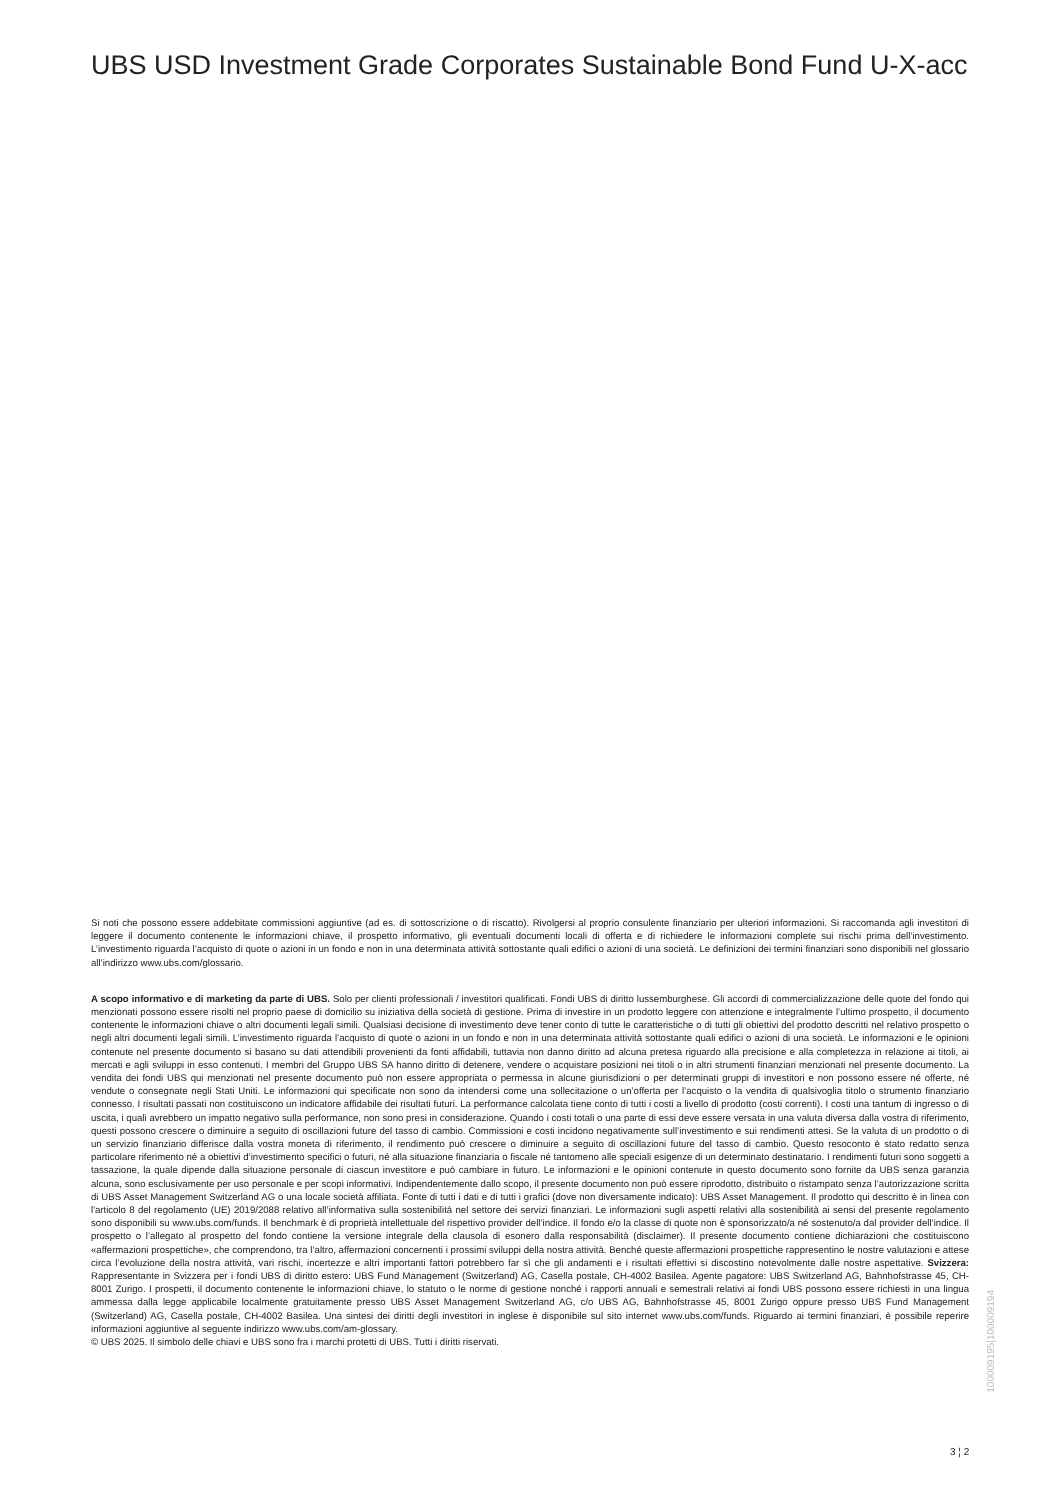UBS USD Investment Grade Corporates Sustainable Bond Fund U-X-acc
Si noti che possono essere addebitate commissioni aggiuntive (ad es. di sottoscrizione o di riscatto). Rivolgersi al proprio consulente finanziario per ulteriori informazioni. Si raccomanda agli investitori di leggere il documento contenente le informazioni chiave, il prospetto informativo, gli eventuali documenti locali di offerta e di richiedere le informazioni complete sui rischi prima dell’investimento. L’investimento riguarda l’acquisto di quote o azioni in un fondo e non in una determinata attività sottostante quali edifici o azioni di una società. Le definizioni dei termini finanziari sono disponibili nel glossario all’indirizzo www.ubs.com/glossario.
A scopo informativo e di marketing da parte di UBS. Solo per clienti professionali / investitori qualificati. Fondi UBS di diritto lussemburghese. Gli accordi di commercializzazione delle quote del fondo qui menzionati possono essere risolti nel proprio paese di domicilio su iniziativa della società di gestione. Prima di investire in un prodotto leggere con attenzione e integralmente l’ultimo prospetto, il documento contenente le informazioni chiave o altri documenti legali simili. Qualsiasi decisione di investimento deve tener conto di tutte le caratteristiche o di tutti gli obiettivi del prodotto descritti nel relativo prospetto o negli altri documenti legali simili. L’investimento riguarda l’acquisto di quote o azioni in un fondo e non in una determinata attività sottostante quali edifici o azioni di una società. Le informazioni e le opinioni contenute nel presente documento si basano su dati attendibili provenienti da fonti affidabili, tuttavia non danno diritto ad alcuna pretesa riguardo alla precisione e alla completezza in relazione ai titoli, ai mercati e agli sviluppi in esso contenuti. I membri del Gruppo UBS SA hanno diritto di detenere, vendere o acquistare posizioni nei titoli o in altri strumenti finanziari menzionati nel presente documento. La vendita dei fondi UBS qui menzionati nel presente documento può non essere appropriata o permessa in alcune giurisdizioni o per determinati gruppi di investitori e non possono essere né offerte, né vendute o consegnate negli Stati Uniti. Le informazioni qui specificate non sono da intendersi come una sollecitazione o un’offerta per l’acquisto o la vendita di qualsivoglia titolo o strumento finanziario connesso. I risultati passati non costituiscono un indicatore affidabile dei risultati futuri. La performance calcolata tiene conto di tutti i costi a livello di prodotto (costi correnti). I costi una tantum di ingresso o di uscita, i quali avrebbero un impatto negativo sulla performance, non sono presi in considerazione. Quando i costi totali o una parte di essi deve essere versata in una valuta diversa dalla vostra di riferimento, questi possono crescere o diminuire a seguito di oscillazioni future del tasso di cambio. Commissioni e costi incidono negativamente sull’investimento e sui rendimenti attesi. Se la valuta di un prodotto o di un servizio finanziario differisce dalla vostra moneta di riferimento, il rendimento può crescere o diminuire a seguito di oscillazioni future del tasso di cambio. Questo resoconto è stato redatto senza particolare riferimento né a obiettivi d’investimento specifici o futuri, né alla situazione finanziaria o fiscale né tantomeno alle speciali esigenze di un determinato destinatario. I rendimenti futuri sono soggetti a tassazione, la quale dipende dalla situazione personale di ciascun investitore e può cambiare in futuro. Le informazioni e le opinioni contenute in questo documento sono fornite da UBS senza garanzia alcuna, sono esclusivamente per uso personale e per scopi informativi. Indipendentemente dallo scopo, il presente documento non può essere riprodotto, distribuito o ristampato senza l’autorizzazione scritta di UBS Asset Management Switzerland AG o una locale società affiliata. Fonte di tutti i dati e di tutti i grafici (dove non diversamente indicato): UBS Asset Management. Il prodotto qui descritto è in linea con l'articolo 8 del regolamento (UE) 2019/2088 relativo all’informativa sulla sostenibilità nel settore dei servizi finanziari. Le informazioni sugli aspetti relativi alla sostenibilità ai sensi del presente regolamento sono disponibili su www.ubs.com/funds. Il benchmark è di proprietà intellettuale del rispettivo provider dell’indice. Il fondo e/o la classe di quote non è sponsorizzato/a né sostenuto/a dal provider dell’indice. Il prospetto o l’allegato al prospetto del fondo contiene la versione integrale della clausola di esonero dalla responsabilità (disclaimer). Il presente documento contiene dichiarazioni che costituiscono «affermazioni prospettiche», che comprendono, tra l’altro, affermazioni concernenti i prossimi sviluppi della nostra attività. Benché queste affermazioni prospettiche rappresentino le nostre valutazioni e attese circa l’evoluzione della nostra attività, vari rischi, incertezze e altri importanti fattori potrebbero far sì che gli andamenti e i risultati effettivi si discostino notevolmente dalle nostre aspettative. Svizzera: Rappresentante in Svizzera per i fondi UBS di diritto estero: UBS Fund Management (Switzerland) AG, Casella postale, CH-4002 Basilea. Agente pagatore: UBS Switzerland AG, Bahnhofstrasse 45, CH-8001 Zurigo. I prospetti, il documento contenente le informazioni chiave, lo statuto o le norme di gestione nonché i rapporti annuali e semestrali relativi ai fondi UBS possono essere richiesti in una lingua ammessa dalla legge applicabile localmente gratuitamente presso UBS Asset Management Switzerland AG, c/o UBS AG, Bahnhofstrasse 45, 8001 Zurigo oppure presso UBS Fund Management (Switzerland) AG, Casella postale, CH-4002 Basilea. Una sintesi dei diritti degli investitori in inglese è disponibile sul sito internet www.ubs.com/funds. Riguardo ai termini finanziari, è possibile reperire informazioni aggiuntive al seguente indirizzo www.ubs.com/am-glossary.
© UBS 2025. Il simbolo delle chiavi e UBS sono fra i marchi protetti di UBS. Tutti i diritti riservati.
100009195|100009194
3 ¦ 2